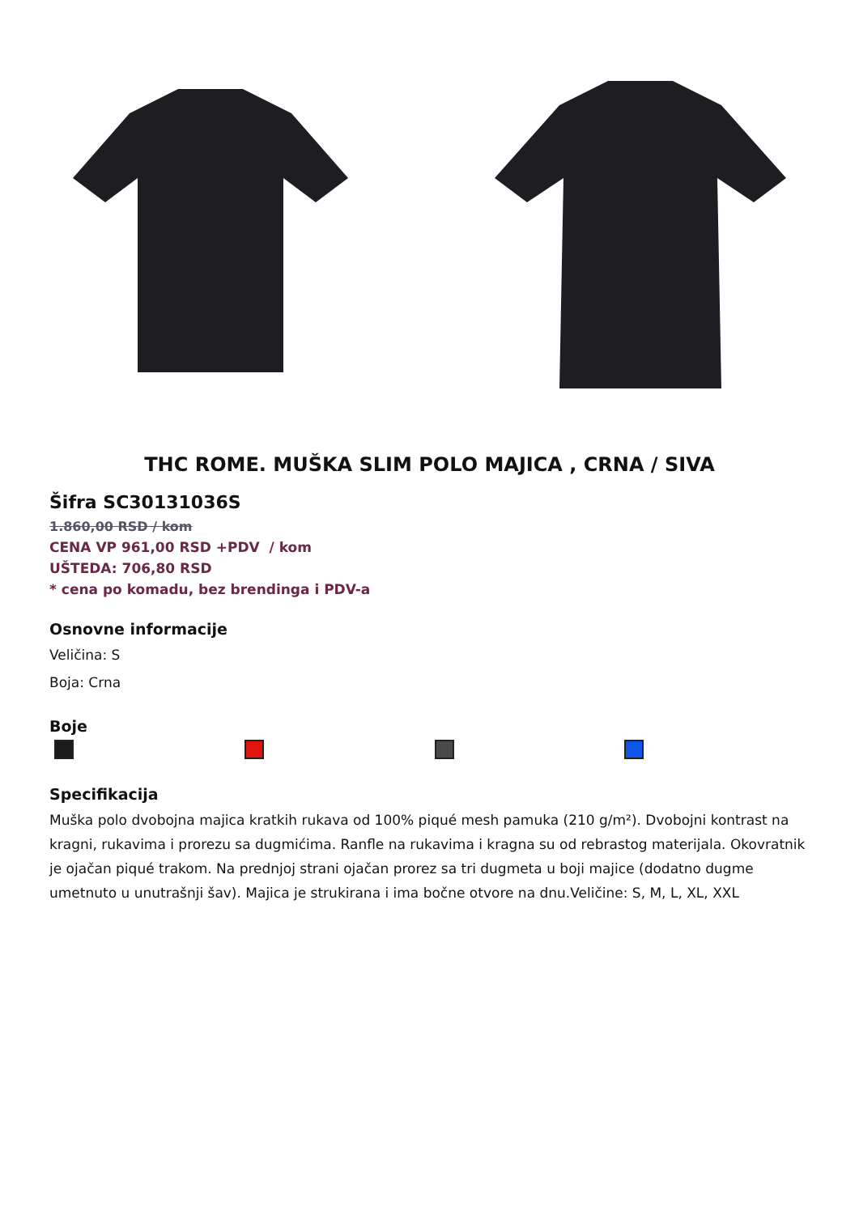THC ROME. MUŠKA SLIM POLO MAJICA , CRNA / SIVA
Šifra SC30131036S
1.860,00 RSD / kom
CENA VP 961,00 RSD +PDV / kom
UŠTEDA: 706,80 RSD
* cena po komadu, bez brendinga i PDV-a
Osnovne informacije
Veličina: S
Boja: Crna
Boje
Specifikacija
Muška polo dvobojna majica kratkih rukava od 100% piqué mesh pamuka (210 g/m²). Dvobojni kontrast na kragni, rukavima i prorezu sa dugmićima. Ranfle na rukavima i kragna su od rebrastog materijala. Okovratnik je ojačan piqué trakom. Na prednjoj strani ojačan prorez sa tri dugmeta u boji majice (dodatno dugme umetnuto u unutrašnji šav). Majica je strukirana i ima bočne otvore na dnu.Veličine: S, M, L, XL, XXL